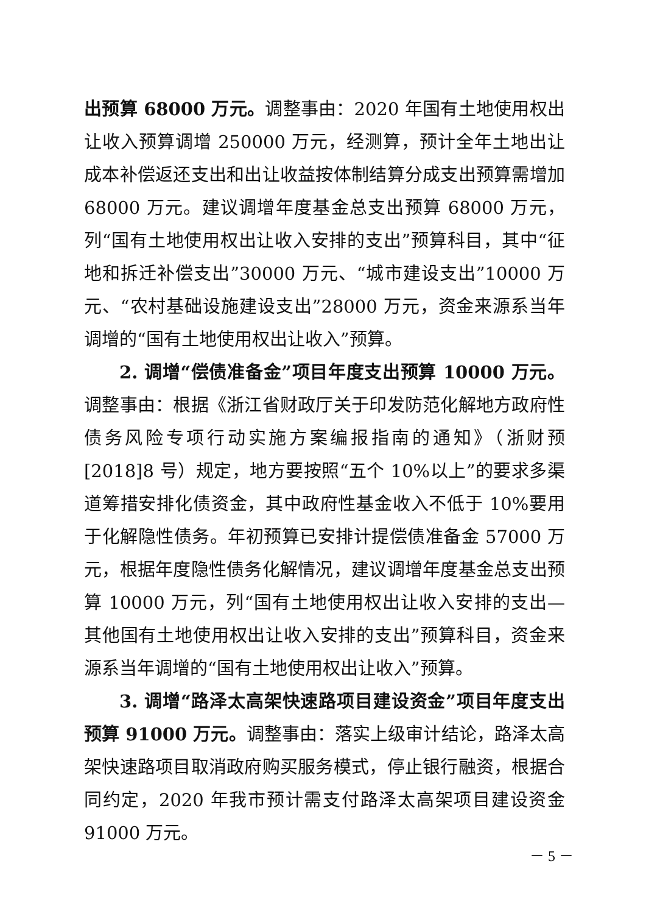出预算 68000 万元。调整事由：2020 年国有土地使用权出让收入预算调增 250000 万元，经测算，预计全年土地出让成本补偿返还支出和出让收益按体制结算分成支出预算需增加 68000 万元。建议调增年度基金总支出预算 68000 万元，列“国有土地使用权出让收入安排的支出”预算科目，其中“征地和拆迁补偿支出”30000 万元、“城市建设支出”10000 万元、“农村基础设施建设支出”28000 万元，资金来源系当年调增的“国有土地使用权出让收入”预算。
2. 调增“偿债准备金”项目年度支出预算 10000 万元。调整事由：根据《浙江省财政厅关于印发防范化解地方政府性债务风险专项行动实施方案编报指南的通知》（浙财预[2018]8 号）规定，地方要按照“五个 10%以上”的要求多渠道筹措安排化债资金，其中政府性基金收入不低于 10%要用于化解隐性债务。年初预算已安排计提偿债准备金 57000 万元，根据年度隐性债务化解情况，建议调增年度基金总支出预算 10000 万元，列“国有土地使用权出让收入安排的支出—其他国有土地使用权出让收入安排的支出”预算科目，资金来源系当年调增的“国有土地使用权出让收入”预算。
3. 调增“路泽太高架快速路项目建设资金”项目年度支出预算 91000 万元。调整事由：落实上级审计结论，路泽太高架快速路项目取消政府购买服务模式，停止银行融资，根据合同约定，2020 年我市预计需支付路泽太高架项目建设资金 91000 万元。
－ 5 －